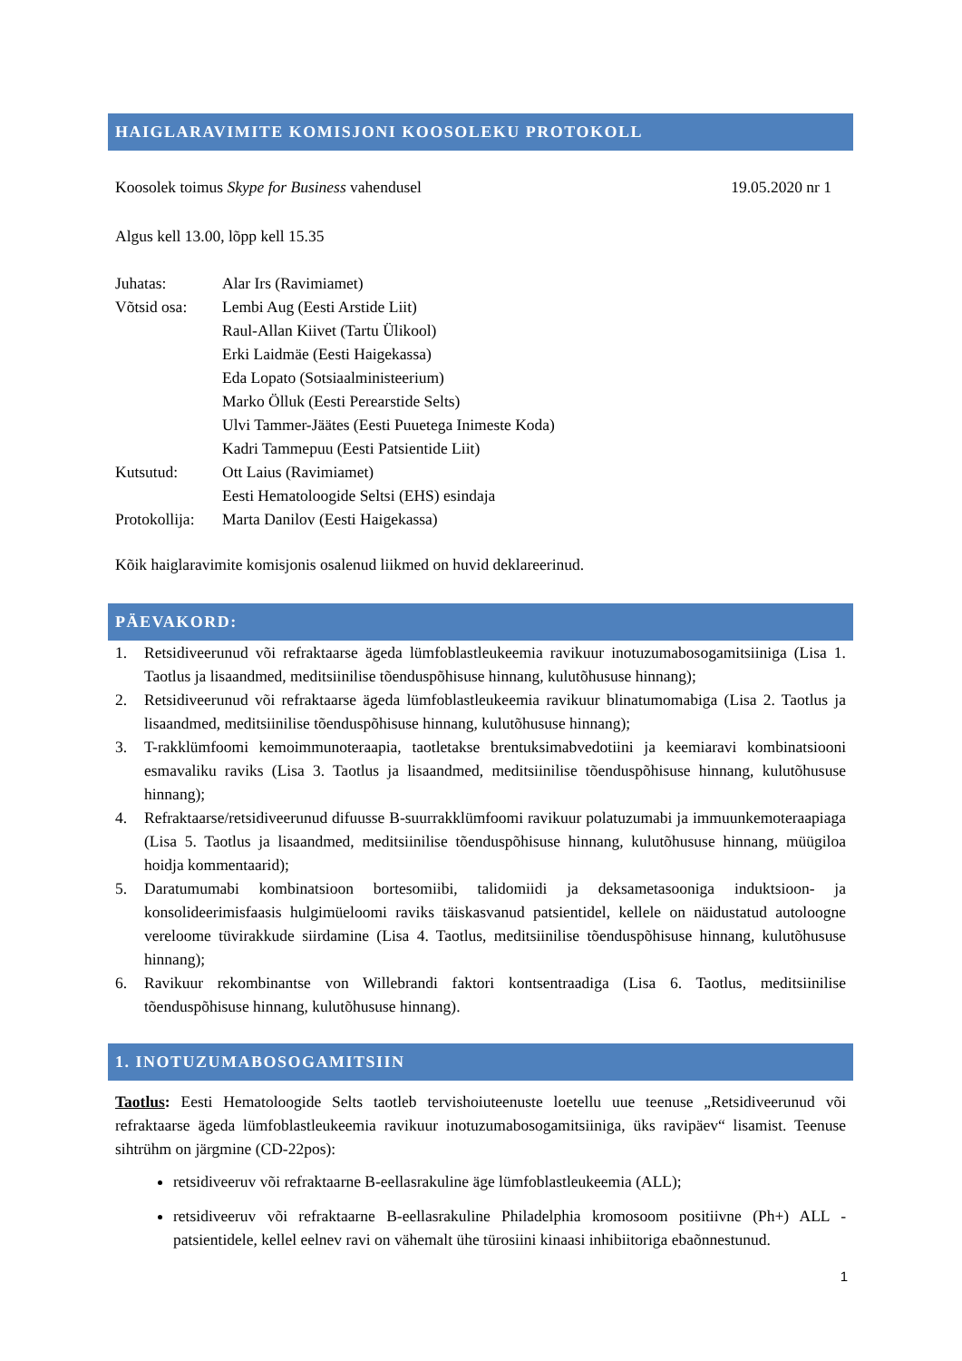HAIGLARAVIMITE KOMISJONI KOOSOLEKU PROTOKOLL
Koosolek toimus Skype for Business vahendusel 19.05.2020 nr 1
Algus kell 13.00, lõpp kell 15.35
| Juhatas: | Alar Irs (Ravimiamet) |
| Võtsid osa: | Lembi Aug (Eesti Arstide Liit) Raul-Allan Kiivet (Tartu Ülikool) Erki Laidmäe (Eesti Haigekassa) Eda Lopato (Sotsiaalministeerium) Marko Ölluk (Eesti Perearstide Selts) Ulvi Tammer-Jäätes (Eesti Puuetega Inimeste Koda) Kadri Tammepuu (Eesti Patsientide Liit) |
| Kutsutud: | Ott Laius (Ravimiamet) Eesti Hematoloogide Seltsi (EHS) esindaja |
| Protokollija: | Marta Danilov (Eesti Haigekassa) |
Kõik haiglaravimite komisjonis osalenud liikmed on huvid deklareerinud.
PÄEVAKORD:
1. Retsidiveerunud või refraktaarse ägeda lümfoblastleukeemia ravikuur inotuzumabosogamitsiiniga (Lisa 1. Taotlus ja lisaandmed, meditsiinilise tõenduspõhisuse hinnang, kulutõhususe hinnang);
2. Retsidiveerunud või refraktaarse ägeda lümfoblastleukeemia ravikuur blinatumomabiga (Lisa 2. Taotlus ja lisaandmed, meditsiinilise tõenduspõhisuse hinnang, kulutõhususe hinnang);
3. T-rakklümfoomi kemoimmunoteraapia, taotletakse brentuksimabvedotiini ja keemiaravi kombinatsiooni esmavaliku raviks (Lisa 3. Taotlus ja lisaandmed, meditsiinilise tõenduspõhisuse hinnang, kulutõhususe hinnang);
4. Refraktaarse/retsidiveerunud difuusse B-suurrakklümfoomi ravikuur polatuzumabi ja immuunkemoteraapiaga (Lisa 5. Taotlus ja lisaandmed, meditsiinilise tõenduspõhisuse hinnang, kulutõhususe hinnang, müügiloa hoidja kommentaarid);
5. Daratumumabi kombinatsioon bortesomiibi, talidomiidi ja deksametasooniga induktsioon- ja konsolideerimisfaasis hulgimüeloomi raviks täiskasvanud patsientidel, kellele on näidustatud autoloogne vereloome tüvirakkude siirdamine (Lisa 4. Taotlus, meditsiinilise tõenduspõhisuse hinnang, kulutõhususe hinnang);
6. Ravikuur rekombinantse von Willebrandi faktori kontsentraadiga (Lisa 6. Taotlus, meditsiinilise tõenduspõhisuse hinnang, kulutõhususe hinnang).
1. INOTUZUMABOSOGAMITSIIN
Taotlus: Eesti Hematoloogide Selts taotleb tervishoiuteenuste loetellu uue teenuse „Retsidiveerunud või refraktaarse ägeda lümfoblastleukeemia ravikuur inotuzumabosogamitsiiniga, üks ravipäev“ lisamist. Teenuse sihtrühm on järgmine (CD-22pos):
retsidiveeruv või refraktaarne B-eellasrakuline äge lümfoblastleukeemia (ALL);
retsidiveeruv või refraktaarne B-eellasrakuline Philadelphia kromosoom positiivne (Ph+) ALL - patsientidele, kellel eelnev ravi on vähemalt ühe türosiini kinaasi inhibiitoriga ebaõnnestunud.
1